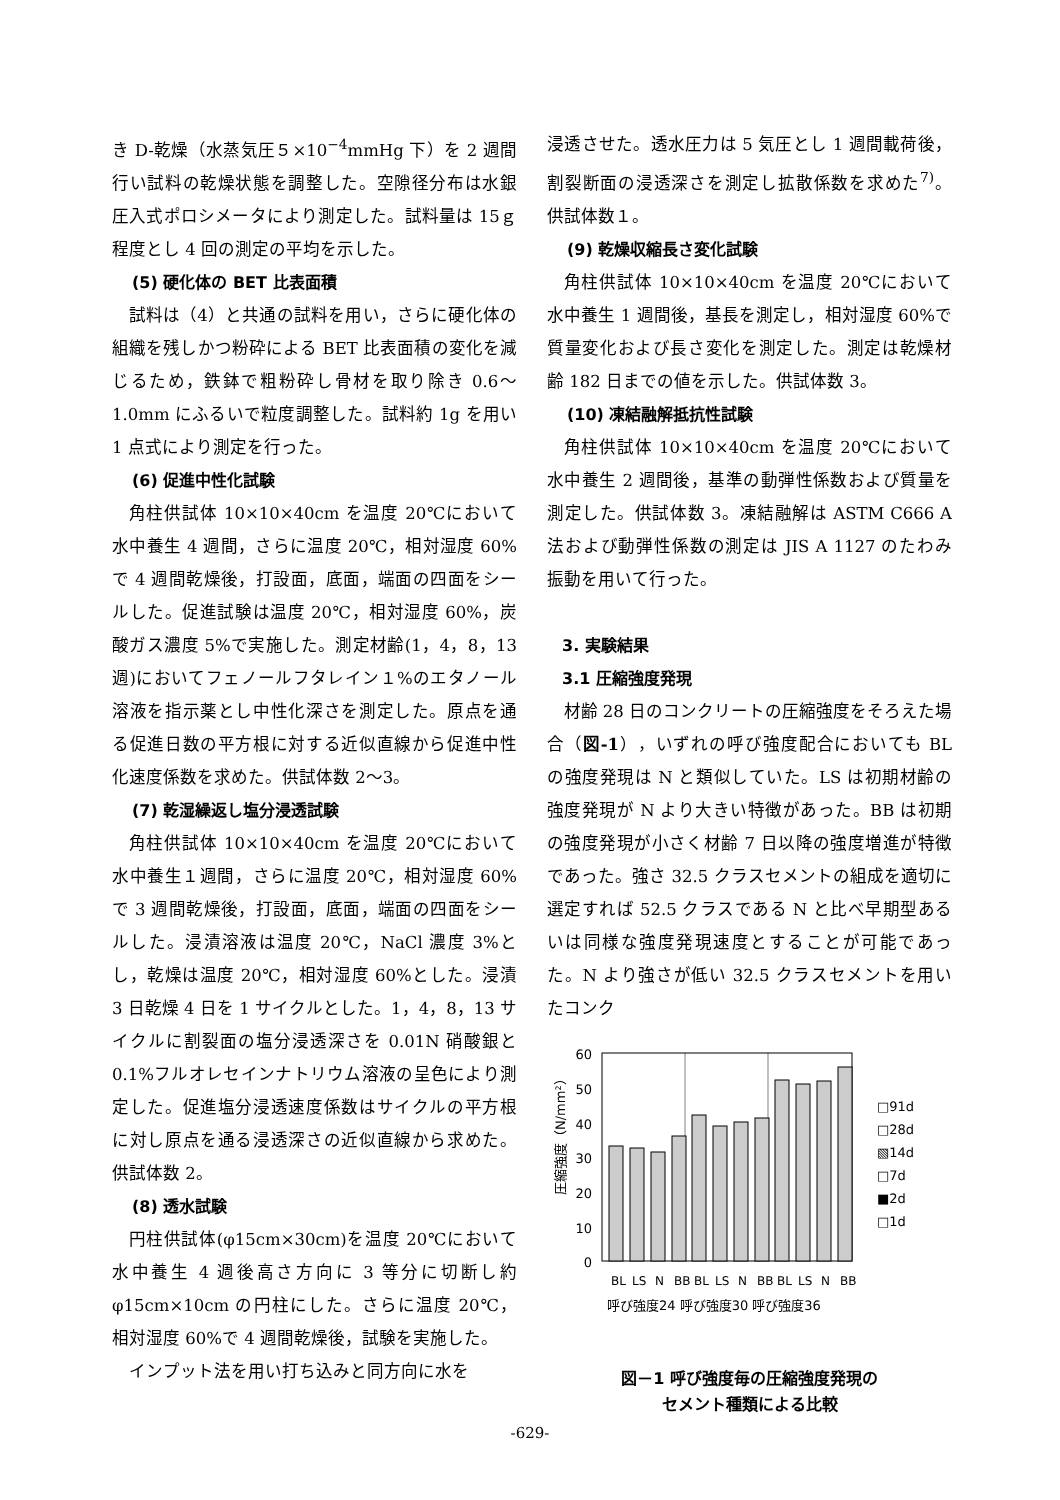き D-乾燥（水蒸気圧５×10<sup>−4</sup>mmHg 下）を 2 週間行い試料の乾燥状態を調整した。空隙径分布は水銀圧入式ポロシメータにより測定した。試料量は 15ｇ程度とし 4 回の測定の平均を示した。
(5) 硬化体の BET 比表面積
試料は（4）と共通の試料を用い，さらに硬化体の組織を残しかつ粉砕による BET 比表面積の変化を減じるため，鉄鉢で粗粉砕し骨材を取り除き 0.6～1.0mm にふるいで粒度調整した。試料約 1g を用い 1 点式により測定を行った。
(6) 促進中性化試験
角柱供試体 10×10×40cm を温度 20℃において水中養生 4 週間，さらに温度 20℃，相対湿度 60%で 4 週間乾燥後，打設面，底面，端面の四面をシールした。促進試験は温度 20℃，相対湿度 60%，炭酸ガス濃度 5%で実施した。測定材齢(1，4，8，13 週)においてフェノールフタレイン１%のエタノール溶液を指示薬とし中性化深さを測定した。原点を通る促進日数の平方根に対する近似直線から促進中性化速度係数を求めた。供試体数 2～3。
(7) 乾湿繰返し塩分浸透試験
角柱供試体 10×10×40cm を温度 20℃において水中養生１週間，さらに温度 20℃，相対湿度 60%で 3 週間乾燥後，打設面，底面，端面の四面をシールした。浸漬溶液は温度 20℃，NaCl 濃度 3%とし，乾燥は温度 20℃，相対湿度 60%とした。浸漬 3 日乾燥 4 日を 1 サイクルとした。1，4，8，13 サイクルに割裂面の塩分浸透深さを 0.01N 硝酸銀と 0.1%フルオレセインナトリウム溶液の呈色により測定した。促進塩分浸透速度係数はサイクルの平方根に対し原点を通る浸透深さの近似直線から求めた。供試体数 2。
(8) 透水試験
円柱供試体(φ15cm×30cm)を温度 20℃において水中養生 4 週後高さ方向に 3 等分に切断し約φ15cm×10cm の円柱にした。さらに温度 20℃，相対湿度 60%で 4 週間乾燥後，試験を実施した。
インプット法を用い打ち込みと同方向に水を
浸透させた。透水圧力は 5 気圧とし 1 週間載荷後，割裂断面の浸透深さを測定し拡散係数を求めた<sup>7)</sup>。供試体数１。
(9) 乾燥収縮長さ変化試験
角柱供試体 10×10×40cm を温度 20℃において水中養生 1 週間後，基長を測定し，相対湿度 60%で質量変化および長さ変化を測定した。測定は乾燥材齢 182 日までの値を示した。供試体数 3。
(10) 凍結融解抵抗性試験
角柱供試体 10×10×40cm を温度 20℃において水中養生 2 週間後，基準の動弾性係数および質量を測定した。供試体数 3。凍結融解は ASTM C666 A 法および動弾性係数の測定は JIS A 1127 のたわみ振動を用いて行った。
3. 実験結果
3.1 圧縮強度発現
材齢 28 日のコンクリートの圧縮強度をそろえた場合（図-1），いずれの呼び強度配合においても BL の強度発現は N と類似していた。LS は初期材齢の強度発現が N より大きい特徴があった。BB は初期の強度発現が小さく材齢 7 日以降の強度増進が特徴であった。強さ 32.5 クラスセメントの組成を適切に選定すれば 52.5 クラスである N と比べ早期型あるいは同様な強度発現速度とすることが可能であった。N より強さが低い 32.5 クラスセメントを用いたコンク
60
50
40
30
20
10
0
圧縮強度（N/mm²）
BL
LS
N
BB
BL
LS
N
BB
BL
LS
N
BB
呼び強度24 呼び強度30 呼び強度36
□91d
□28d
▧14d
□7d
■2d
□1d
図－1 呼び強度毎の圧縮強度発現の
セメント種類による比較
-629-